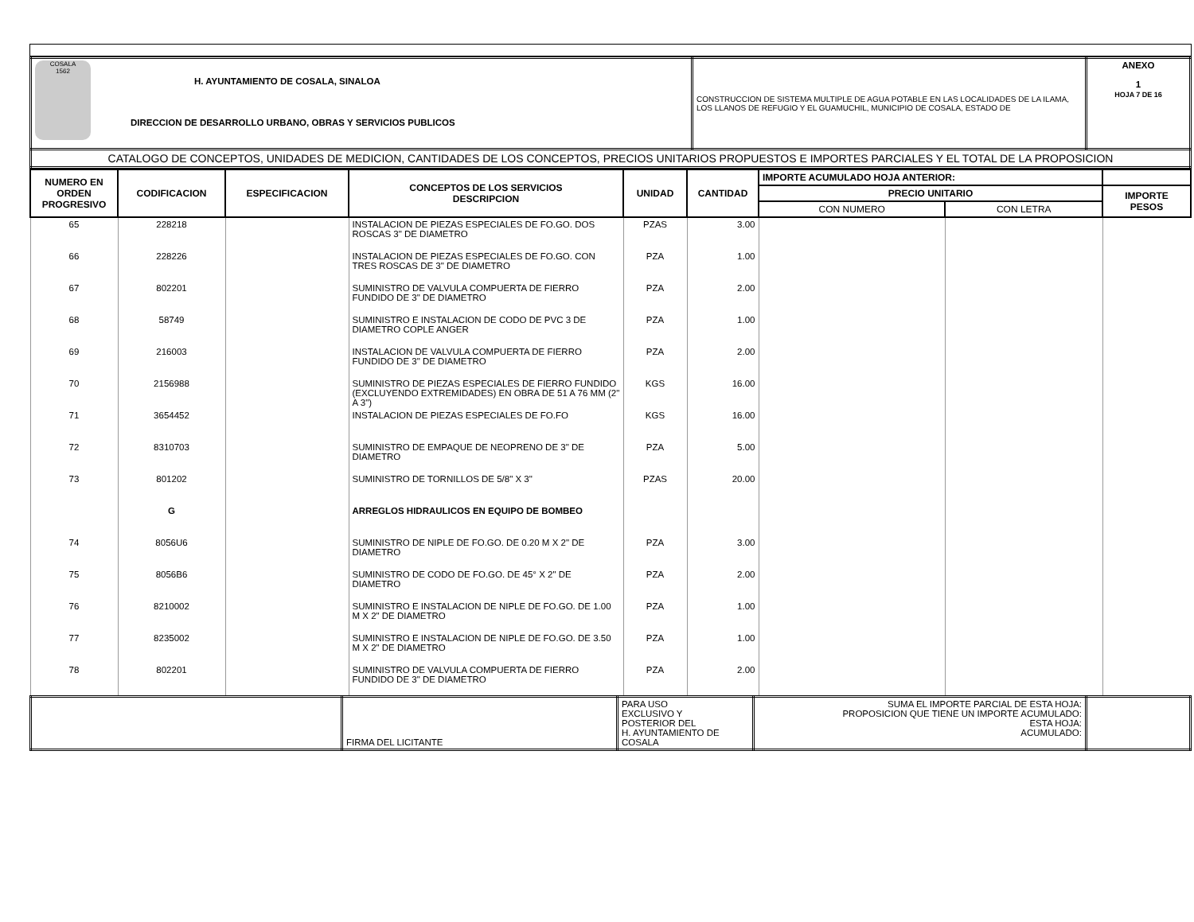| COSALA 1562 H. AYUNTAMIENTO DE COSALA, SINALOA DIRECCION DE DESARROLLO URBANO, OBRAS Y SERVICIOS PUBLICOS | CONSTRUCCION DE SISTEMA MULTIPLE DE AGUA POTABLE EN LAS LOCALIDADES DE LA ILAMA, LOS LLANOS DE REFUGIO Y EL GUAMUCHIL, MUNICIPIO DE COSALA, ESTADO DE | ANEXO 1 HOJA 7 DE 16 |
| CATALOGO DE CONCEPTOS, UNIDADES DE MEDICION, CANTIDADES DE LOS CONCEPTOS, PRECIOS UNITARIOS PROPUESTOS E IMPORTES PARCIALES Y EL TOTAL DE LA PROPOSICION | | |
| NUMERO EN ORDEN PROGRESIVO | CODIFICACION | ESPECIFICACION | CONCEPTOS DE LOS SERVICIOS DESCRIPCION | UNIDAD | CANTIDAD | IMPORTE ACUMULADO HOJA ANTERIOR: | | |
| --- | --- | --- | --- | --- | --- | --- | --- | --- |
| | | | | | | PRECIO UNITARIO | | IMPORTE PESOS |
| | | | | | | CON NUMERO | CON LETRA | |
| 65 | 228218 | | INSTALACION DE PIEZAS ESPECIALES DE FO.GO. DOS ROSCAS 3" DE DIAMETRO | PZAS | 3.00 | | | |
| 66 | 228226 | | INSTALACION DE PIEZAS ESPECIALES DE FO.GO. CON TRES ROSCAS DE 3" DE DIAMETRO | PZA | 1.00 | | | |
| 67 | 802201 | | SUMINISTRO DE VALVULA COMPUERTA DE FIERRO FUNDIDO DE 3" DE DIAMETRO | PZA | 2.00 | | | |
| 68 | 58749 | | SUMINISTRO E INSTALACION DE CODO DE PVC 3 DE DIAMETRO COPLE ANGER | PZA | 1.00 | | | |
| 69 | 216003 | | INSTALACION DE VALVULA COMPUERTA DE FIERRO FUNDIDO DE 3" DE DIAMETRO | PZA | 2.00 | | | |
| 70 | 2156988 | | SUMINISTRO DE PIEZAS ESPECIALES DE FIERRO FUNDIDO (EXCLUYENDO EXTREMIDADES) EN OBRA DE 51 A 76 MM (2" A 3") | KGS | 16.00 | | | |
| 71 | 3654452 | | INSTALACION DE PIEZAS ESPECIALES DE FO.FO | KGS | 16.00 | | | |
| 72 | 8310703 | | SUMINISTRO DE EMPAQUE DE NEOPRENO DE 3" DE DIAMETRO | PZA | 5.00 | | | |
| 73 | 801202 | | SUMINISTRO DE TORNILLOS DE 5/8" X 3" | PZAS | 20.00 | | | |
| | G | | ARREGLOS HIDRAULICOS EN EQUIPO DE BOMBEO | | | | | |
| 74 | 8056U6 | | SUMINISTRO DE NIPLE DE FO.GO. DE 0.20 M X 2" DE DIAMETRO | PZA | 3.00 | | | |
| 75 | 8056B6 | | SUMINISTRO DE CODO DE FO.GO. DE 45° X 2" DE DIAMETRO | PZA | 2.00 | | | |
| 76 | 8210002 | | SUMINISTRO E INSTALACION DE NIPLE DE FO.GO. DE 1.00 M X 2" DE DIAMETRO | PZA | 1.00 | | | |
| 77 | 8235002 | | SUMINISTRO E INSTALACION DE NIPLE DE FO.GO. DE 3.50 M X 2" DE DIAMETRO | PZA | 1.00 | | | |
| 78 | 802201 | | SUMINISTRO DE VALVULA COMPUERTA DE FIERRO FUNDIDO DE 3" DE DIAMETRO | PZA | 2.00 | | | |
| | FIRMA DEL LICITANTE | PARA USO EXCLUSIVO Y POSTERIOR DEL H. AYUNTAMIENTO DE COSALA | SUMA EL IMPORTE PARCIAL DE ESTA HOJA: PROPOSICION QUE TIENE UN IMPORTE ACUMULADO: ESTA HOJA: ACUMULADO: | |